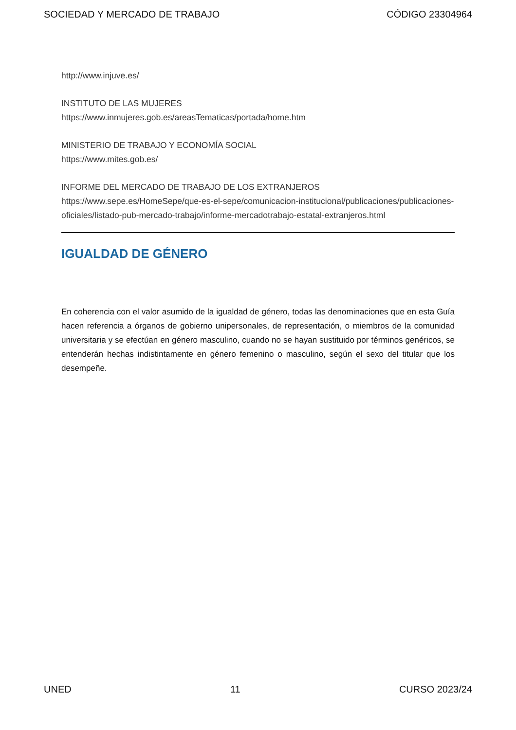SOCIEDAD Y MERCADO DE TRABAJO CÓDIGO 23304964
http://www.injuve.es/
INSTITUTO DE LAS MUJERES
https://www.inmujeres.gob.es/areasTematicas/portada/home.htm
MINISTERIO DE TRABAJO Y ECONOMÍA SOCIAL
https://www.mites.gob.es/
INFORME DEL MERCADO DE TRABAJO DE LOS EXTRANJEROS
https://www.sepe.es/HomeSepe/que-es-el-sepe/comunicacion-institucional/publicaciones/publicaciones-oficiales/listado-pub-mercado-trabajo/informe-mercadotrabajo-estatal-extranjeros.html
IGUALDAD DE GÉNERO
En coherencia con el valor asumido de la igualdad de género, todas las denominaciones que en esta Guía hacen referencia a órganos de gobierno unipersonales, de representación, o miembros de la comunidad universitaria y se efectúan en género masculino, cuando no se hayan sustituido por términos genéricos, se entenderán hechas indistintamente en género femenino o masculino, según el sexo del titular que los desempeñe.
UNED 11 CURSO 2023/24